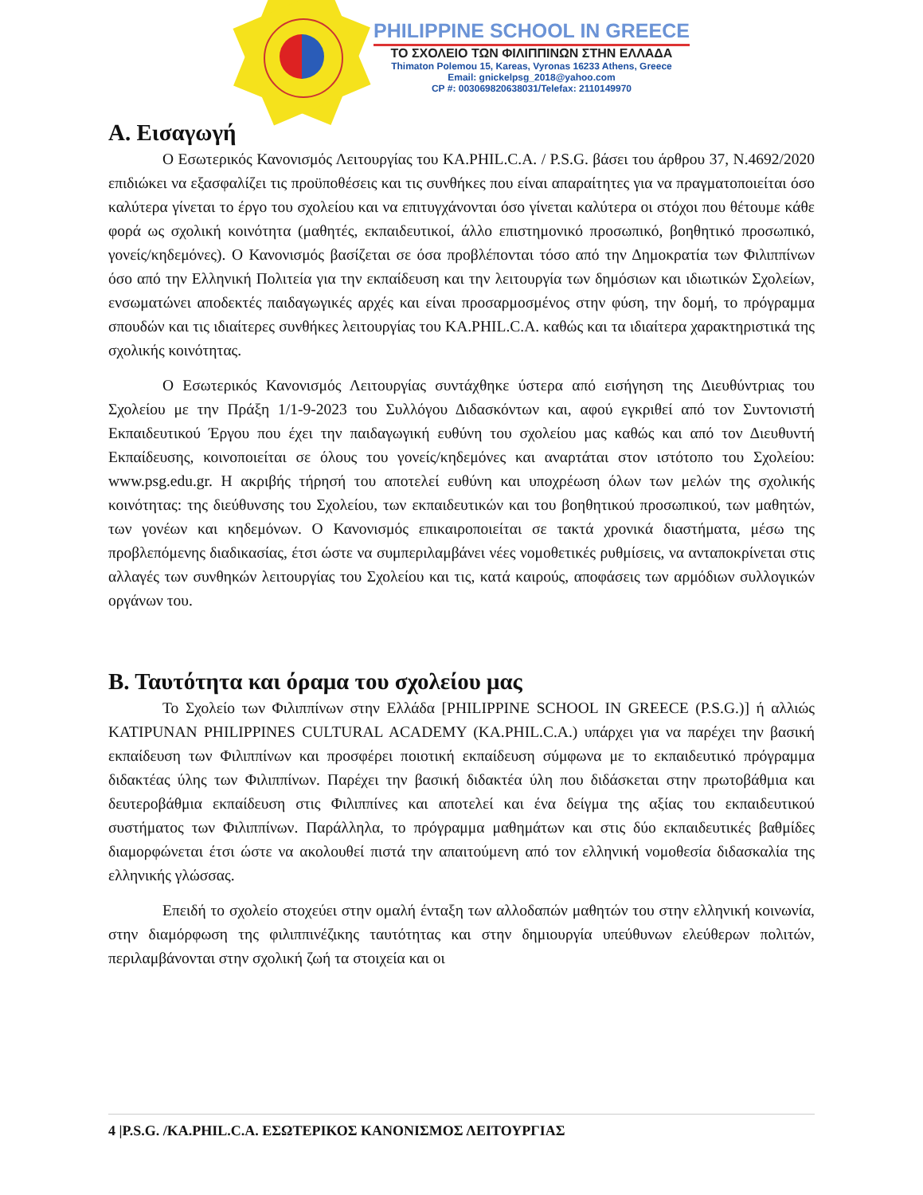PHILIPPINE SCHOOL IN GREECE
ΤΟ ΣΧΟΛΕΙΟ ΤΩΝ ΦΙΛΙΠΠΙΝΩΝ ΣΤΗΝ ΕΛΛΑΔΑ
Thimaton Polemou 15, Kareas, Vyronas 16233 Athens, Greece
Email: gnickelpsg_2018@yahoo.com
CP #: 003069820638031/Telefax: 2110149970
Α. Εισαγωγή
Ο Εσωτερικός Κανονισμός Λειτουργίας του KA.PHIL.C.A. / P.S.G. βάσει του άρθρου 37, Ν.4692/2020 επιδιώκει να εξασφαλίζει τις προϋποθέσεις και τις συνθήκες που είναι απαραίτητες για να πραγματοποιείται όσο καλύτερα γίνεται το έργο του σχολείου και να επιτυγχάνονται όσο γίνεται καλύτερα οι στόχοι που θέτουμε κάθε φορά ως σχολική κοινότητα (μαθητές, εκπαιδευτικοί, άλλο επιστημονικό προσωπικό, βοηθητικό προσωπικό, γονείς/κηδεμόνες). Ο Κανονισμός βασίζεται σε όσα προβλέπονται τόσο από την Δημοκρατία των Φιλιππίνων όσο από την Ελληνική Πολιτεία για την εκπαίδευση και την λειτουργία των δημόσιων και ιδιωτικών Σχολείων, ενσωματώνει αποδεκτές παιδαγωγικές αρχές και είναι προσαρμοσμένος στην φύση, την δομή, το πρόγραμμα σπουδών και τις ιδιαίτερες συνθήκες λειτουργίας του KA.PHIL.C.A. καθώς και τα ιδιαίτερα χαρακτηριστικά της σχολικής κοινότητας.
Ο Εσωτερικός Κανονισμός Λειτουργίας συντάχθηκε ύστερα από εισήγηση της Διευθύντριας του Σχολείου με την Πράξη 1/1-9-2023 του Συλλόγου Διδασκόντων και, αφού εγκριθεί από τον Συντονιστή Εκπαιδευτικού Έργου που έχει την παιδαγωγική ευθύνη του σχολείου μας καθώς και από τον Διευθυντή Εκπαίδευσης, κοινοποιείται σε όλους του γονείς/κηδεμόνες και αναρτάται στον ιστότοπο του Σχολείου: www.psg.edu.gr. Η ακριβής τήρησή του αποτελεί ευθύνη και υποχρέωση όλων των μελών της σχολικής κοινότητας: της διεύθυνσης του Σχολείου, των εκπαιδευτικών και του βοηθητικού προσωπικού, των μαθητών, των γονέων και κηδεμόνων. Ο Κανονισμός επικαιροποιείται σε τακτά χρονικά διαστήματα, μέσω της προβλεπόμενης διαδικασίας, έτσι ώστε να συμπεριλαμβάνει νέες νομοθετικές ρυθμίσεις, να ανταποκρίνεται στις αλλαγές των συνθηκών λειτουργίας του Σχολείου και τις, κατά καιρούς, αποφάσεις των αρμόδιων συλλογικών οργάνων του.
Β. Ταυτότητα και όραμα του σχολείου μας
Το Σχολείο των Φιλιππίνων στην Ελλάδα [PHILIPPINE SCHOOL IN GREECE (P.S.G.)] ή αλλιώς KATIPUNAN PHILIPPINES CULTURAL ACADEMY (KA.PHIL.C.A.) υπάρχει για να παρέχει την βασική εκπαίδευση των Φιλιππίνων και προσφέρει ποιοτική εκπαίδευση σύμφωνα με το εκπαιδευτικό πρόγραμμα διδακτέας ύλης των Φιλιππίνων. Παρέχει την βασική διδακτέα ύλη που διδάσκεται στην πρωτοβάθμια και δευτεροβάθμια εκπαίδευση στις Φιλιππίνες και αποτελεί και ένα δείγμα της αξίας του εκπαιδευτικού συστήματος των Φιλιππίνων. Παράλληλα, το πρόγραμμα μαθημάτων και στις δύο εκπαιδευτικές βαθμίδες διαμορφώνεται έτσι ώστε να ακολουθεί πιστά την απαιτούμενη από τον ελληνική νομοθεσία διδασκαλία της ελληνικής γλώσσας.
Επειδή το σχολείο στοχεύει στην ομαλή ένταξη των αλλοδαπών μαθητών του στην ελληνική κοινωνία, στην διαμόρφωση της φιλιππινέζικης ταυτότητας και στην δημιουργία υπεύθυνων ελεύθερων πολιτών, περιλαμβάνονται στην σχολική ζωή τα στοιχεία και οι
4 |P.S.G. /KA.PHIL.C.A. ΕΣΩΤΕΡΙΚΟΣ ΚΑΝΟΝΙΣΜΟΣ ΛΕΙΤΟΥΡΓΙΑΣ